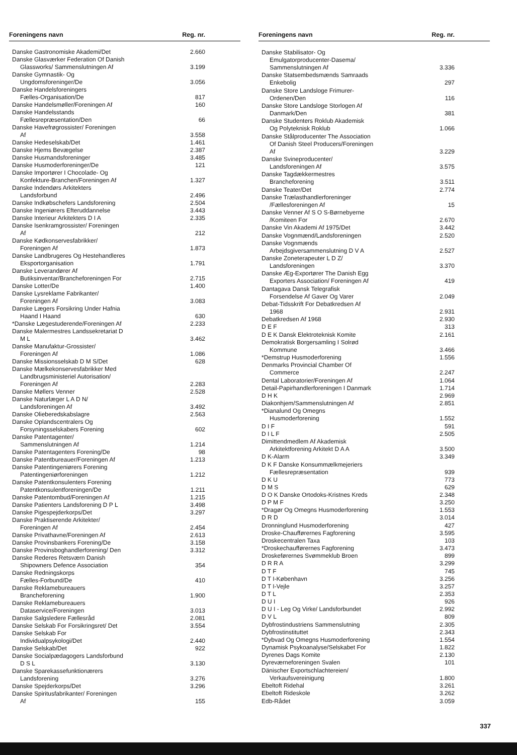| Foreningens navn | Reg. nr. |
| --- | --- |
| Danske Gastronomiske Akademi/Det | 2.660 |
| Danske Glasværker Federation Of Danish Glassworks/ Sammenslutningen Af | 3.199 |
| Danske Gymnastik- Og Ungdomsforeninger/De | 3.056 |
| Danske Handelsforeningers Fælles-Organisation/De | 817 |
| Danske Handelsmøller/Foreningen Af | 160 |
| Danske Handelsstands Fællesrepræsentation/Den | 66 |
| Danske Havefrøgrossister/ Foreningen Af | 3.558 |
| Danske Hedeselskab/Det | 1.461 |
| Danske Hjems Bevægelse | 2.387 |
| Danske Husmandsforeninger | 3.485 |
| Danske Husmoderforeninger/De | 121 |
| Danske Importører I Chocolade- Og Konfekture-Branchen/Foreningen Af | 1.327 |
| Danske Indendørs Arkitekters Landsforbund | 2.496 |
| Danske Indkøbschefers Landsforening | 2.504 |
| Danske Ingeniørers Efteruddannelse | 3.443 |
| Danske Interieur Arkitekters D I A | 2.335 |
| Danske Isenkramgrossister/ Foreningen Af | 212 |
| Danske Kødkonservesfabrikker/ Foreningen Af | 1.873 |
| Danske Landbrugeres Og Hestehandleres Eksportorganisation | 1.791 |
| Danske Leverandører Af Butiksinventar/Brancheforeningen For | 2.715 |
| Danske Lotter/De | 1.400 |
| Danske Lysreklame Fabrikanter/ Foreningen Af | 3.083 |
| Danske Lægers Forsikring Under Hafnia Haand I Haand | 630 |
| *Danske Lægestuderende/Foreningen Af | 2.233 |
| Danske Malermestres Landssekretariat D M L | 3.462 |
| Danske Manufaktur-Grossister/ Foreningen Af | 1.086 |
| Danske Missionsselskab D M S/Det | 628 |
| Danske Mælkekonservesfabrikker Med Landbrugsministeriel Autorisation/ Foreningen Af | 2.283 |
| Danske Møllers Venner | 2.528 |
| Danske Naturlæger L A D N/ Landsforeningen Af | 3.492 |
| Danske Olieberedskabslagre | 2.563 |
| Danske Oplandscentralers Og Forsyningsselskabers Forening | 602 |
| Danske Patentagenter/ Sammenslutningen Af | 1.214 |
| Danske Patentagenters Forening/De | 98 |
| Danske Patentbureauer/Foreningen Af | 1.213 |
| Danske Patentingeniørers Forening Patentingeniørforeningen | 1.212 |
| Danske Patentkonsulenters Forening Patentkonsulentforeningen/De | 1.211 |
| Danske Patentombud/Foreningen Af | 1.215 |
| Danske Patienters Landsforening D P L | 3.498 |
| Danske Pigespejderkorps/Det | 3.297 |
| Danske Praktiserende Arkitekter/ Foreningen Af | 2.454 |
| Danske Privathavne/Foreningen Af | 2.613 |
| Danske Provinsbankers Forening/De | 3.158 |
| Danske Provinsboghandlerforening/ Den | 3.312 |
| Danske Rederes Retsværn Danish Shipowners Defence Association | 354 |
| Danske Redningskorps Fælles-Forbund/De | 410 |
| Danske Reklamebureauers Brancheforening | 1.900 |
| Danske Reklamebureauers Dataservice/Foreningen | 3.013 |
| Danske Salgsledere Fællesråd | 2.081 |
| Danske Selskab For Forsikringsret/ Det | 3.554 |
| Danske Selskab For Individualpsykologi/Det | 2.440 |
| Danske Selskab/Det | 922 |
| Danske Socialpædagogers Landsforbund D S L | 3.130 |
| Danske Sparekassefunktionærers Landsforening | 3.276 |
| Danske Spejderkorps/Det | 3.296 |
| Danske Spiritusfabrikanter/ Foreningen Af | 155 |
| Foreningens navn | Reg. nr. |
| --- | --- |
| Danske Stabilisator- Og Emulgatorproducenter-Dasema/ Sammenslutningen Af | 3.336 |
| Danske Statsembedsmænds Samraads Enkebolig | 297 |
| Danske Store Landsloge Frimurer- Ordenen/Den | 116 |
| Danske Store Landsloge Storlogen Af Danmark/Den | 381 |
| Danske Studenters Roklub Akademisk Og Polyteknisk Roklub | 1.066 |
| Danske Stålproducenter The Association Of Danish Steel Producers/Foreningen Af | 3.229 |
| Danske Svineproducenter/ Landsforeningen Af | 3.575 |
| Danske Tagdækkermestres Brancheforening | 3.511 |
| Danske Teater/Det | 2.774 |
| Danske Trælasthandlerforeninger /Fællesforeningen Af | 15 |
| Danske Venner Af S O S-Børnebyerne /Komiteen For | 2.670 |
| Danske Vin Akademi Af 1975/Det | 3.442 |
| Danske Vognmænd/Landsforeningen | 2.520 |
| Danske Vognmænds Arbejdsgiversammenslutning D V A | 2.527 |
| Danske Zoneterapeuter L D Z/ Landsforeningen | 3.370 |
| Danske Æg-Exportører The Danish Egg Exporters Association/ Foreningen Af | 419 |
| Dantagava Dansk Telegrafisk Forsendelse Af Gaver Og Varer | 2.049 |
| Debat-Tidsskrift For Debatkredsen Af 1968 | 2.931 |
| Debatkredsen Af 1968 | 2.930 |
| D E F | 313 |
| D E K Dansk Elektroteknisk Komite | 2.161 |
| Demokratisk Borgersamling I Solrød Kommune | 3.466 |
| *Demstrup Husmoderforening | 1.556 |
| Denmarks Provincial Chamber Of Commerce | 2.247 |
| Dental Laboratorier/Foreningen Af | 1.064 |
| Detail-Papirhandlerforeningen I Danmark | 1.714 |
| D H K | 2.969 |
| Diakonhjem/Sammenslutningen Af | 2.851 |
| *Dianalund Og Omegns Husmoderforening | 1.552 |
| D I F | 591 |
| D I L F | 2.505 |
| Dimittendmedlem Af Akademisk Arkitektforening Arkitekt D A A | 3.500 |
| D K-Alarm | 3.349 |
| D K F Danske Konsummælkmejeriers Fællesrepræsentation | 939 |
| D K U | 773 |
| D M S | 629 |
| D O K Danske Ortodoks-Kristnes Kreds | 2.348 |
| D P M F | 3.250 |
| *Dragør Og Omegns Husmoderforening | 1.553 |
| D R D | 3.014 |
| Dronninglund Husmoderforening | 427 |
| Droske-Chaufførernes Fagforening | 3.595 |
| Droskecentralen Taxa | 103 |
| *Droskechaufførernes Fagforening | 3.473 |
| Droskeførernes Svømmeklub Broen | 899 |
| D R R A | 3.299 |
| D T F | 745 |
| D T I-København | 3.256 |
| D T I-Vejle | 3.257 |
| D T L | 2.353 |
| D U I | 926 |
| D U I - Leg Og Virke/ Landsforbundet | 2.992 |
| D V L | 809 |
| Dybfrostindustriens Sammenslutning | 2.305 |
| Dybfrostinstituttet | 2.343 |
| *Dybvad Og Omegns Husmoderforening | 1.554 |
| Dynamisk Psykoanalyse/Selskabet For | 1.822 |
| Dyrenes Dags Komite | 2.130 |
| Dyreværneforeningen Svalen | 101 |
| Dänischer Exportschlachtereien/ Verkaufsvereinigung | 1.800 |
| Ebeltoft Ridehal | 3.261 |
| Ebeltoft Rideskole | 3.262 |
| Edb-Rådet | 3.059 |
337